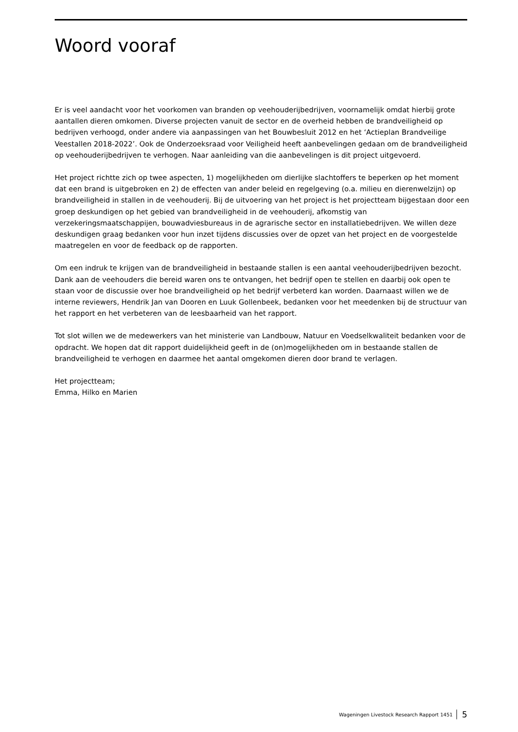Woord vooraf
Er is veel aandacht voor het voorkomen van branden op veehouderijbedrijven, voornamelijk omdat hierbij grote aantallen dieren omkomen. Diverse projecten vanuit de sector en de overheid hebben de brandveiligheid op bedrijven verhoogd, onder andere via aanpassingen van het Bouwbesluit 2012 en het ‘Actieplan Brandveilige Veestallen 2018-2022’. Ook de Onderzoeksraad voor Veiligheid heeft aanbevelingen gedaan om de brandveiligheid op veehouderijbedrijven te verhogen. Naar aanleiding van die aanbevelingen is dit project uitgevoerd.
Het project richtte zich op twee aspecten, 1) mogelijkheden om dierlijke slachtoffers te beperken op het moment dat een brand is uitgebroken en 2) de effecten van ander beleid en regelgeving (o.a. milieu en dierenwelzijn) op brandveiligheid in stallen in de veehouderij. Bij de uitvoering van het project is het projectteam bijgestaan door een groep deskundigen op het gebied van brandveiligheid in de veehouderij, afkomstig van verzekeringsmaatschappijen, bouwadviesbureaus in de agrarische sector en installatiebedrijven. We willen deze deskundigen graag bedanken voor hun inzet tijdens discussies over de opzet van het project en de voorgestelde maatregelen en voor de feedback op de rapporten.
Om een indruk te krijgen van de brandveiligheid in bestaande stallen is een aantal veehouderijbedrijven bezocht. Dank aan de veehouders die bereid waren ons te ontvangen, het bedrijf open te stellen en daarbij ook open te staan voor de discussie over hoe brandveiligheid op het bedrijf verbeterd kan worden. Daarnaast willen we de interne reviewers, Hendrik Jan van Dooren en Luuk Gollenbeek, bedanken voor het meedenken bij de structuur van het rapport en het verbeteren van de leesbaarheid van het rapport.
Tot slot willen we de medewerkers van het ministerie van Landbouw, Natuur en Voedselkwaliteit bedanken voor de opdracht. We hopen dat dit rapport duidelijkheid geeft in de (on)mogelijkheden om in bestaande stallen de brandveiligheid te verhogen en daarmee het aantal omgekomen dieren door brand te verlagen.
Het projectteam;
Emma, Hilko en Marien
Wageningen Livestock Research Rapport 1451 5